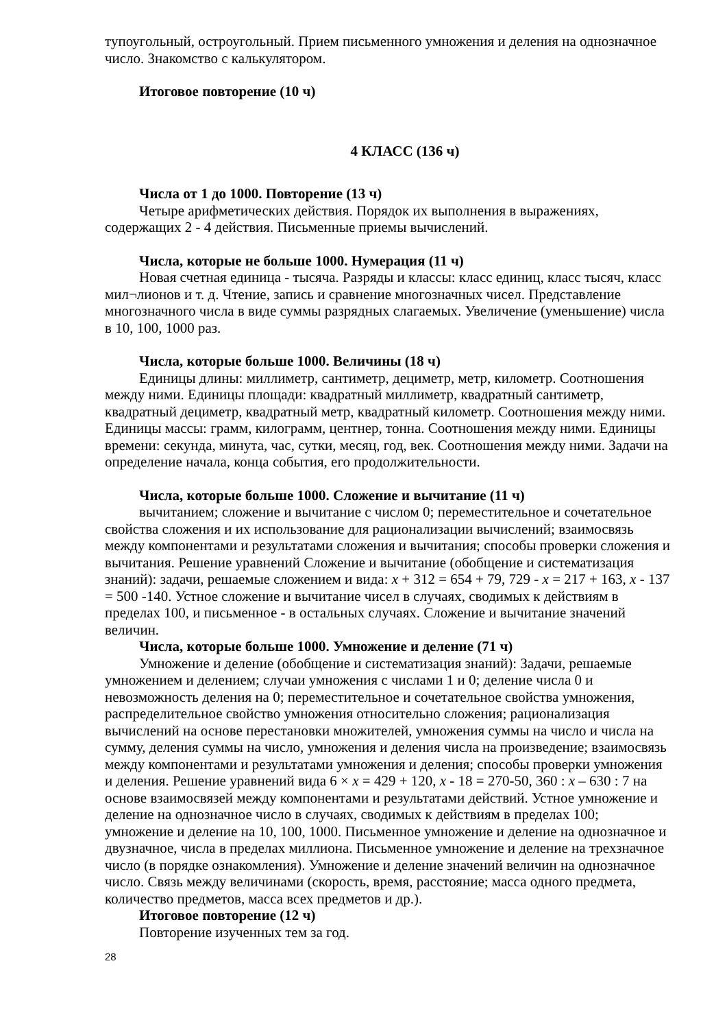тупоугольный, остроугольный. Прием письменного умножения и деления на однозначное число. Знакомство с калькулятором.
Итоговое повторение (10 ч)
4 КЛАСС (136 ч)
Числа от 1 до 1000. Повторение (13 ч)
Четыре арифметических действия. Порядок их выполнения в выражениях, содержащих 2 - 4 действия. Письменные приемы вычислений.
Числа, которые не больше 1000. Нумерация (11 ч)
Новая счетная единица - тысяча. Разряды и классы: класс единиц, класс тысяч, класс мил¬лионов и т. д. Чтение, запись и сравнение многозначных чисел. Представление многозначного числа в виде суммы разрядных слагаемых. Увеличение (уменьшение) числа в 10, 100, 1000 раз.
Числа, которые больше 1000. Величины (18 ч)
Единицы длины: миллиметр, сантиметр, дециметр, метр, километр. Соотношения между ними. Единицы площади: квадратный миллиметр, квадратный сантиметр, квадратный дециметр, квадратный метр, квадратный километр. Соотношения между ними. Единицы массы: грамм, килограмм, центнер, тонна. Соотношения между ними. Единицы времени: секунда, минута, час, сутки, месяц, год, век. Соотношения между ними. Задачи на определение начала, конца события, его продолжительности.
Числа, которые больше 1000. Сложение и вычитание (11 ч)
вычитанием; сложение и вычитание с числом 0; переместительное и сочетательное свойства сложения и их использование для рационализации вычислений; взаимосвязь между компонентами и результатами сложения и вычитания; способы проверки сложения и вычитания. Решение уравнений Сложение и вычитание (обобщение и систематизация знаний): задачи, решаемые сложением и вида: x + 312 = 654 + 79, 729 - x = 217 + 163, x - 137 = 500 -140. Устное сложение и вычитание чисел в случаях, сводимых к действиям в пределах 100, и письменное - в остальных случаях. Сложение и вычитание значений величин.
Числа, которые больше 1000. Умножение и деление (71 ч)
Умножение и деление (обобщение и систематизация знаний): Задачи, решаемые умножением и делением; случаи умножения с числами 1 и 0; деление числа 0 и невозможность деления на 0; переместительное и сочетательное свойства умножения, распределительное свойство умножения относительно сложения; рационализация вычислений на основе перестановки множителей, умножения суммы на число и числа на сумму, деления суммы на число, умножения и деления числа на произведение; взаимосвязь между компонентами и результатами умножения и деления; способы проверки умножения и деления. Решение уравнений вида 6 × x = 429 + 120, x - 18 = 270-50, 360 : x – 630 : 7 на основе взаимосвязей между компонентами и результатами действий. Устное умножение и деление на однозначное число в случаях, сводимых к действиям в пределах 100; умножение и деление на 10, 100, 1000. Письменное умножение и деление на однозначное и двузначное, числа в пределах миллиона. Письменное умножение и деление на трехзначное число (в порядке ознакомления). Умножение и деление значений величин на однозначное число. Связь между величинами (скорость, время, расстояние; масса одного предмета, количество предметов, масса всех предметов и др.).
Итоговое повторение (12 ч)
Повторение изученных тем за год.
28